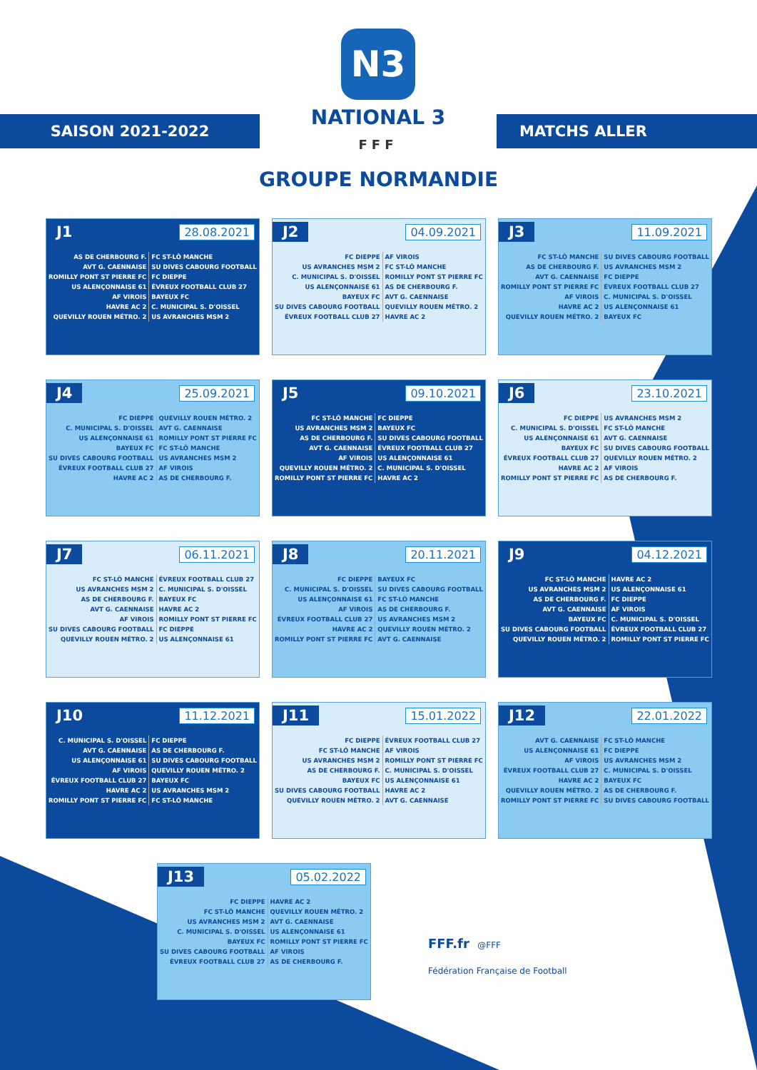SAISON 2021-2022
N3
NATIONAL 3
FFF
MATCHS ALLER
GROUPE NORMANDIE
J1 28.08.2021
| AS DE CHERBOURG F. | FC ST-LÔ MANCHE |
| AVT G. CAENNAISE | SU DIVES CABOURG FOOTBALL |
| ROMILLY PONT ST PIERRE FC | FC DIEPPE |
| US ALENÇONNAISE 61 | ÉVREUX FOOTBALL CLUB 27 |
| AF VIROIS | BAYEUX FC |
| HAVRE AC 2 | C. MUNICIPAL S. D'OISSEL |
| QUEVILLY ROUEN MÉTRO. 2 | US AVRANCHES MSM 2 |
J2 04.09.2021
| FC DIEPPE | AF VIROIS |
| US AVRANCHES MSM 2 | FC ST-LÔ MANCHE |
| C. MUNICIPAL S. D'OISSEL | ROMILLY PONT ST PIERRE FC |
| US ALENÇONNAISE 61 | AS DE CHERBOURG F. |
| BAYEUX FC | AVT G. CAENNAISE |
| SU DIVES CABOURG FOOTBALL | QUEVILLY ROUEN MÉTRO. 2 |
| ÉVREUX FOOTBALL CLUB 27 | HAVRE AC 2 |
J3 11.09.2021
| FC ST-LÔ MANCHE | SU DIVES CABOURG FOOTBALL |
| AS DE CHERBOURG F. | US AVRANCHES MSM 2 |
| AVT G. CAENNAISE | FC DIEPPE |
| ROMILLY PONT ST PIERRE FC | ÉVREUX FOOTBALL CLUB 27 |
| AF VIROIS | C. MUNICIPAL S. D'OISSEL |
| HAVRE AC 2 | US ALENÇONNAISE 61 |
| QUEVILLY ROUEN MÉTRO. 2 | BAYEUX FC |
J4 25.09.2021
| FC DIEPPE | QUEVILLY ROUEN MÉTRO. 2 |
| C. MUNICIPAL S. D'OISSEL | AVT G. CAENNAISE |
| US ALENÇONNAISE 61 | ROMILLY PONT ST PIERRE FC |
| BAYEUX FC | FC ST-LÔ MANCHE |
| SU DIVES CABOURG FOOTBALL | US AVRANCHES MSM 2 |
| ÉVREUX FOOTBALL CLUB 27 | AF VIROIS |
| HAVRE AC 2 | AS DE CHERBOURG F. |
J5 09.10.2021
| FC ST-LÔ MANCHE | FC DIEPPE |
| US AVRANCHES MSM 2 | BAYEUX FC |
| AS DE CHERBOURG F. | SU DIVES CABOURG FOOTBALL |
| AVT G. CAENNAISE | ÉVREUX FOOTBALL CLUB 27 |
| AF VIROIS | US ALENÇONNAISE 61 |
| QUEVILLY ROUEN MÉTRO. 2 | C. MUNICIPAL S. D'OISSEL |
| ROMILLY PONT ST PIERRE FC | HAVRE AC 2 |
J6 23.10.2021
| FC DIEPPE | US AVRANCHES MSM 2 |
| C. MUNICIPAL S. D'OISSEL | FC ST-LÔ MANCHE |
| US ALENÇONNAISE 61 | AVT G. CAENNAISE |
| BAYEUX FC | SU DIVES CABOURG FOOTBALL |
| ÉVREUX FOOTBALL CLUB 27 | QUEVILLY ROUEN MÉTRO. 2 |
| HAVRE AC 2 | AF VIROIS |
| ROMILLY PONT ST PIERRE FC | AS DE CHERBOURG F. |
J7 06.11.2021
| FC ST-LÔ MANCHE | ÉVREUX FOOTBALL CLUB 27 |
| US AVRANCHES MSM 2 | C. MUNICIPAL S. D'OISSEL |
| AS DE CHERBOURG F. | BAYEUX FC |
| AVT G. CAENNAISE | HAVRE AC 2 |
| AF VIROIS | ROMILLY PONT ST PIERRE FC |
| SU DIVES CABOURG FOOTBALL | FC DIEPPE |
| QUEVILLY ROUEN MÉTRO. 2 | US ALENÇONNAISE 61 |
J8 20.11.2021
| FC DIEPPE | BAYEUX FC |
| C. MUNICIPAL S. D'OISSEL | SU DIVES CABOURG FOOTBALL |
| US ALENÇONNAISE 61 | FC ST-LÔ MANCHE |
| AF VIROIS | AS DE CHERBOURG F. |
| ÉVREUX FOOTBALL CLUB 27 | US AVRANCHES MSM 2 |
| HAVRE AC 2 | QUEVILLY ROUEN MÉTRO. 2 |
| ROMILLY PONT ST PIERRE FC | AVT G. CAENNAISE |
J9 04.12.2021
| FC ST-LÔ MANCHE | HAVRE AC 2 |
| US AVRANCHES MSM 2 | US ALENÇONNAISE 61 |
| AS DE CHERBOURG F. | FC DIEPPE |
| AVT G. CAENNAISE | AF VIROIS |
| BAYEUX FC | C. MUNICIPAL S. D'OISSEL |
| SU DIVES CABOURG FOOTBALL | ÉVREUX FOOTBALL CLUB 27 |
| QUEVILLY ROUEN MÉTRO. 2 | ROMILLY PONT ST PIERRE FC |
J10 11.12.2021
| C. MUNICIPAL S. D'OISSEL | FC DIEPPE |
| AVT G. CAENNAISE | AS DE CHERBOURG F. |
| US ALENÇONNAISE 61 | SU DIVES CABOURG FOOTBALL |
| AF VIROIS | QUEVILLY ROUEN MÉTRO. 2 |
| ÉVREUX FOOTBALL CLUB 27 | BAYEUX FC |
| HAVRE AC 2 | US AVRANCHES MSM 2 |
| ROMILLY PONT ST PIERRE FC | FC ST-LÔ MANCHE |
J11 15.01.2022
| FC DIEPPE | ÉVREUX FOOTBALL CLUB 27 |
| FC ST-LÔ MANCHE | AF VIROIS |
| US AVRANCHES MSM 2 | ROMILLY PONT ST PIERRE FC |
| AS DE CHERBOURG F. | C. MUNICIPAL S. D'OISSEL |
| BAYEUX FC | US ALENÇONNAISE 61 |
| SU DIVES CABOURG FOOTBALL | HAVRE AC 2 |
| QUEVILLY ROUEN MÉTRO. 2 | AVT G. CAENNAISE |
J12 22.01.2022
| AVT G. CAENNAISE | FC ST-LÔ MANCHE |
| US ALENÇONNAISE 61 | FC DIEPPE |
| AF VIROIS | US AVRANCHES MSM 2 |
| ÉVREUX FOOTBALL CLUB 27 | C. MUNICIPAL S. D'OISSEL |
| HAVRE AC 2 | BAYEUX FC |
| QUEVILLY ROUEN MÉTRO. 2 | AS DE CHERBOURG F. |
| ROMILLY PONT ST PIERRE FC | SU DIVES CABOURG FOOTBALL |
J13 05.02.2022
| FC DIEPPE | HAVRE AC 2 |
| FC ST-LÔ MANCHE | QUEVILLY ROUEN MÉTRO. 2 |
| US AVRANCHES MSM 2 | AVT G. CAENNAISE |
| C. MUNICIPAL S. D'OISSEL | US ALENÇONNAISE 61 |
| BAYEUX FC | ROMILLY PONT ST PIERRE FC |
| SU DIVES CABOURG FOOTBALL | AF VIROIS |
| ÉVREUX FOOTBALL CLUB 27 | AS DE CHERBOURG F. |
FFF.fr @FFF
Fédération Française de Football